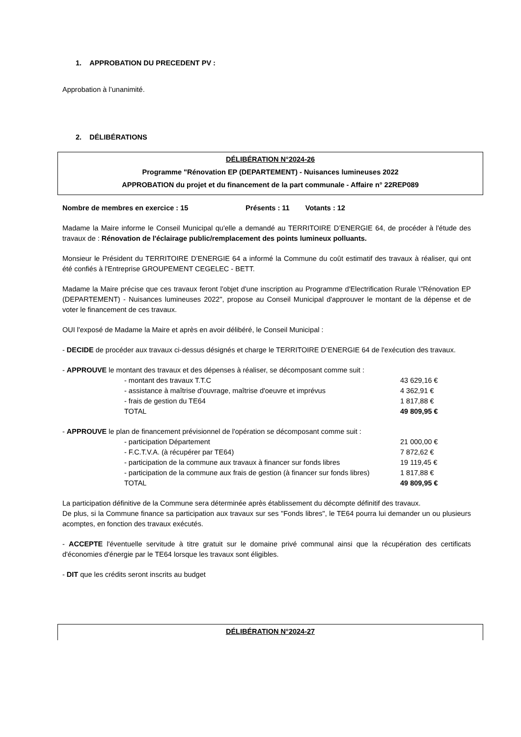1. APPROBATION DU PRECEDENT PV :
Approbation à l’unanimité.
2. DÉLIBÉRATIONS
DÉLIBÉRATION N°2024-26
Programme "Rénovation EP (DEPARTEMENT) - Nuisances lumineuses 2022
APPROBATION du projet et du financement de la part communale - Affaire n° 22REP089
Nombre de membres en exercice : 15 Présents : 11 Votants : 12
Madame la Maire informe le Conseil Municipal qu'elle a demandé au TERRITOIRE D’ENERGIE 64, de procéder à l'étude des travaux de : Rénovation de l'éclairage public/remplacement des points lumineux polluants.
Monsieur le Président du TERRITOIRE D’ENERGIE 64 a informé la Commune du coût estimatif des travaux à réaliser, qui ont été confiés à l'Entreprise GROUPEMENT CEGELEC - BETT.
Madame la Maire précise que ces travaux feront l'objet d'une inscription au Programme d'Electrification Rurale \"Rénovation EP (DEPARTEMENT) - Nuisances lumineuses 2022", propose au Conseil Municipal d'approuver le montant de la dépense et de voter le financement de ces travaux.
OUI l'exposé de Madame la Maire et après en avoir délibéré, le Conseil Municipal :
- DECIDE de procéder aux travaux ci-dessus désignés et charge le TERRITOIRE D’ENERGIE 64 de l'exécution des travaux.
- APPROUVE le montant des travaux et des dépenses à réaliser, se décomposant comme suit :
| - montant des travaux T.T.C | 43 629,16 € |
| - assistance à maîtrise d'ouvrage, maîtrise d'oeuvre et imprévus | 4 362,91 € |
| - frais de gestion du TE64 | 1 817,88 € |
| TOTAL | 49 809,95 € |
- APPROUVE le plan de financement prévisionnel de l'opération se décomposant comme suit :
| - participation Département | 21 000,00 € |
| - F.C.T.V.A. (à récupérer par TE64) | 7 872,62 € |
| - participation de la commune aux travaux à financer sur fonds libres | 19 119,45 € |
| - participation de la commune aux frais de gestion (à financer sur fonds libres) | 1 817,88 € |
| TOTAL | 49 809,95 € |
La participation définitive de la Commune sera déterminée après établissement du décompte définitif des travaux.
De plus, si la Commune finance sa participation aux travaux sur ses "Fonds libres", le TE64 pourra lui demander un ou plusieurs acomptes, en fonction des travaux exécutés.
- ACCEPTE l'éventuelle servitude à titre gratuit sur le domaine privé communal ainsi que la récupération des certificats d'économies d'énergie par le TE64 lorsque les travaux sont éligibles.
- DIT que les crédits seront inscrits au budget
DÉLIBÉRATION N°2024-27